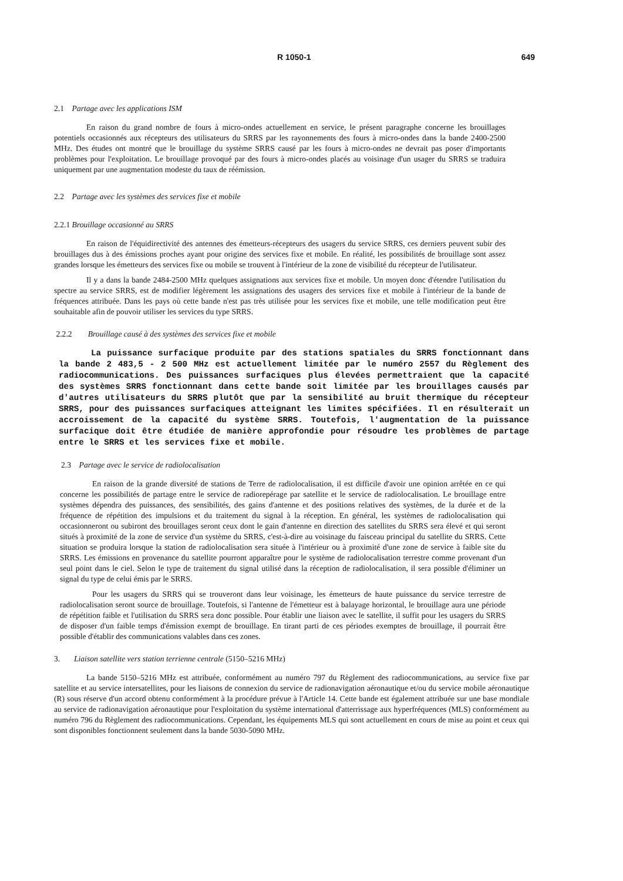R 1050-1 649
2.1 Partage avec les applications ISM
En raison du grand nombre de fours à micro-ondes actuellement en service, le présent paragraphe concerne les brouillages potentiels occasionnés aux récepteurs des utilisateurs du SRRS par les rayonnements des fours à micro-ondes dans la bande 2400-2500 MHz. Des études ont montré que le brouillage du système SRRS causé par les fours à micro-ondes ne devrait pas poser d'importants problèmes pour l'exploitation. Le brouillage provoqué par des fours à micro-ondes placés au voisinage d'un usager du SRRS se traduira uniquement par une augmentation modeste du taux de réémission.
2.2 Partage avec les systèmes des services fixe et mobile
2.2.1 Brouillage occasionné au SRRS
En raison de l'équidirectivité des antennes des émetteurs-récepteurs des usagers du service SRRS, ces derniers peuvent subir des brouillages dus à des émissions proches ayant pour origine des services fixe et mobile. En réalité, les possibilités de brouillage sont assez grandes lorsque les émetteurs des services fixe ou mobile se trouvent à l'intérieur de la zone de visibilité du récepteur de l'utilisateur.
Il y a dans la bande 2484-2500 MHz quelques assignations aux services fixe et mobile. Un moyen donc d'étendre l'utilisation du spectre au service SRRS, est de modifier légèrement les assignations des usagers des services fixe et mobile à l'intérieur de la bande de fréquences attribuée. Dans les pays où cette bande n'est pas très utilisée pour les services fixe et mobile, une telle modification peut être souhaitable afin de pouvoir utiliser les services du type SRRS.
2.2.2 Brouillage causé à des systèmes des services fixe et mobile
La puissance surfacique produite par des stations spatiales du SRRS fonctionnant dans la bande 2 483,5 - 2 500 MHz est actuellement limitée par le numéro 2557 du Règlement des radiocommunications. Des puissances surfaciques plus élevées permettraient que la capacité des systèmes SRRS fonctionnant dans cette bande soit limitée par les brouillages causés par d'autres utilisateurs du SRRS plutôt que par la sensibilité au bruit thermique du récepteur SRRS, pour des puissances surfaciques atteignant les limites spécifiées. Il en résulterait un accroissement de la capacité du système SRRS. Toutefois, l'augmentation de la puissance surfacique doit être étudiée de manière approfondie pour résoudre les problèmes de partage entre le SRRS et les services fixe et mobile.
2.3 Partage avec le service de radiolocalisation
En raison de la grande diversité de stations de Terre de radiolocalisation, il est difficile d'avoir une opinion arrêtée en ce qui concerne les possibilités de partage entre le service de radiorepérage par satellite et le service de radiolocalisation. Le brouillage entre systèmes dépendra des puissances, des sensibilités, des gains d'antenne et des positions relatives des systèmes, de la durée et de la fréquence de répétition des impulsions et du traitement du signal à la réception. En général, les systèmes de radiolocalisation qui occasionneront ou subiront des brouillages seront ceux dont le gain d'antenne en direction des satellites du SRRS sera élevé et qui seront situés à proximité de la zone de service d'un système du SRRS, c'est-à-dire au voisinage du faisceau principal du satellite du SRRS. Cette situation se produira lorsque la station de radiolocalisation sera située à l'intérieur ou à proximité d'une zone de service à faible site du SRRS. Les émissions en provenance du satellite pourront apparaître pour le système de radiolocalisation terrestre comme provenant d'un seul point dans le ciel. Selon le type de traitement du signal utilisé dans la réception de radiolocalisation, il sera possible d'éliminer un signal du type de celui émis par le SRRS.
Pour les usagers du SRRS qui se trouveront dans leur voisinage, les émetteurs de haute puissance du service terrestre de radiolocalisation seront source de brouillage. Toutefois, si l'antenne de l'émetteur est à balayage horizontal, le brouillage aura une période de répétition faible et l'utilisation du SRRS sera donc possible. Pour établir une liaison avec le satellite, il suffit pour les usagers du SRRS de disposer d'un faible temps d'émission exempt de brouillage. En tirant parti de ces périodes exemptes de brouillage, il pourrait être possible d'établir des communications valables dans ces zones.
3. Liaison satellite vers station terrienne centrale (5150–5216 MHz)
La bande 5150–5216 MHz est attribuée, conformément au numéro 797 du Règlement des radiocommunications, au service fixe par satellite et au service intersatellites, pour les liaisons de connexion du service de radionavigation aéronautique et/ou du service mobile aéronautique (R) sous réserve d'un accord obtenu conformément à la procédure prévue à l'Article 14. Cette bande est également attribuée sur une base mondiale au service de radionavigation aéronautique pour l'exploitation du système international d'atterrissage aux hyperfréquences (MLS) conformément au numéro 796 du Règlement des radiocommunications. Cependant, les équipements MLS qui sont actuellement en cours de mise au point et ceux qui sont disponibles fonctionnent seulement dans la bande 5030-5090 MHz.